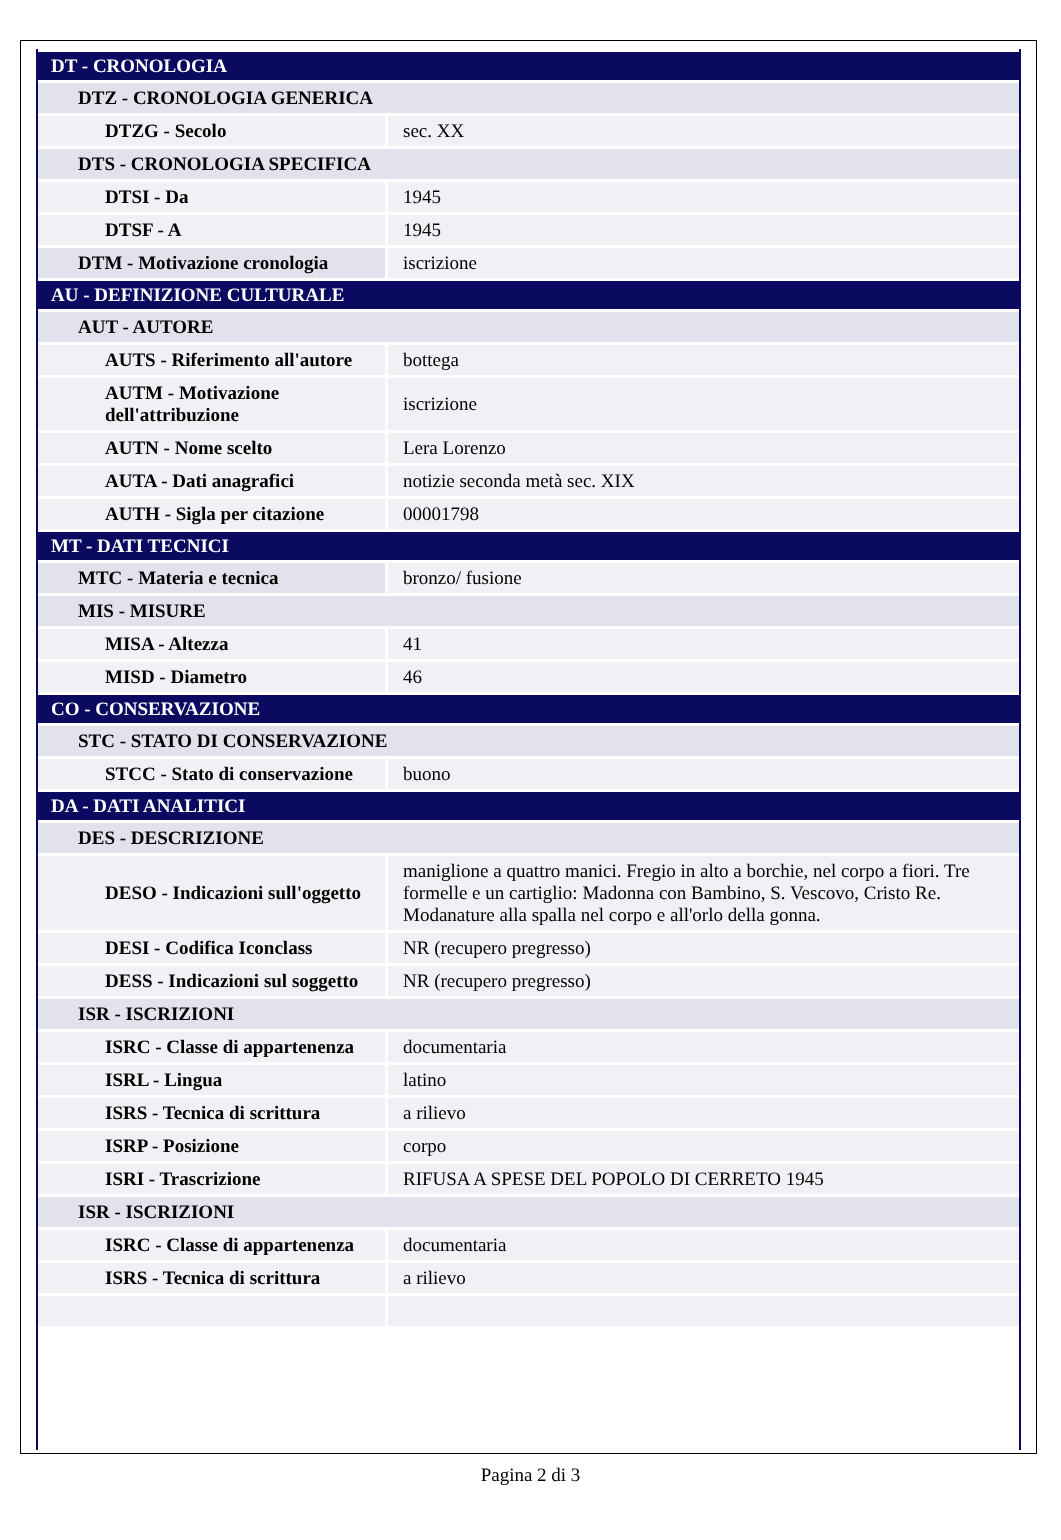| DT - CRONOLOGIA | |
| DTZ - CRONOLOGIA GENERICA | |
| DTZG - Secolo | sec. XX |
| DTS - CRONOLOGIA SPECIFICA | |
| DTSI - Da | 1945 |
| DTSF - A | 1945 |
| DTM - Motivazione cronologia | iscrizione |
| AU - DEFINIZIONE CULTURALE | |
| AUT - AUTORE | |
| AUTS - Riferimento all'autore | bottega |
| AUTM - Motivazione dell'attribuzione | iscrizione |
| AUTN - Nome scelto | Lera Lorenzo |
| AUTA - Dati anagrafici | notizie seconda metà sec. XIX |
| AUTH - Sigla per citazione | 00001798 |
| MT - DATI TECNICI | |
| MTC - Materia e tecnica | bronzo/ fusione |
| MIS - MISURE | |
| MISA - Altezza | 41 |
| MISD - Diametro | 46 |
| CO - CONSERVAZIONE | |
| STC - STATO DI CONSERVAZIONE | |
| STCC - Stato di conservazione | buono |
| DA - DATI ANALITICI | |
| DES - DESCRIZIONE | |
| DESO - Indicazioni sull'oggetto | maniglione a quattro manici. Fregio in alto a borchie, nel corpo a fiori. Tre formelle e un cartiglio: Madonna con Bambino, S. Vescovo, Cristo Re. Modanature alla spalla nel corpo e all'orlo della gonna. |
| DESI - Codifica Iconclass | NR (recupero pregresso) |
| DESS - Indicazioni sul soggetto | NR (recupero pregresso) |
| ISR - ISCRIZIONI | |
| ISRC - Classe di appartenenza | documentaria |
| ISRL - Lingua | latino |
| ISRS - Tecnica di scrittura | a rilievo |
| ISRP - Posizione | corpo |
| ISRI - Trascrizione | RIFUSA A SPESE DEL POPOLO DI CERRETO 1945 |
| ISR - ISCRIZIONI | |
| ISRC - Classe di appartenenza | documentaria |
| ISRS - Tecnica di scrittura | a rilievo |
Pagina 2 di 3